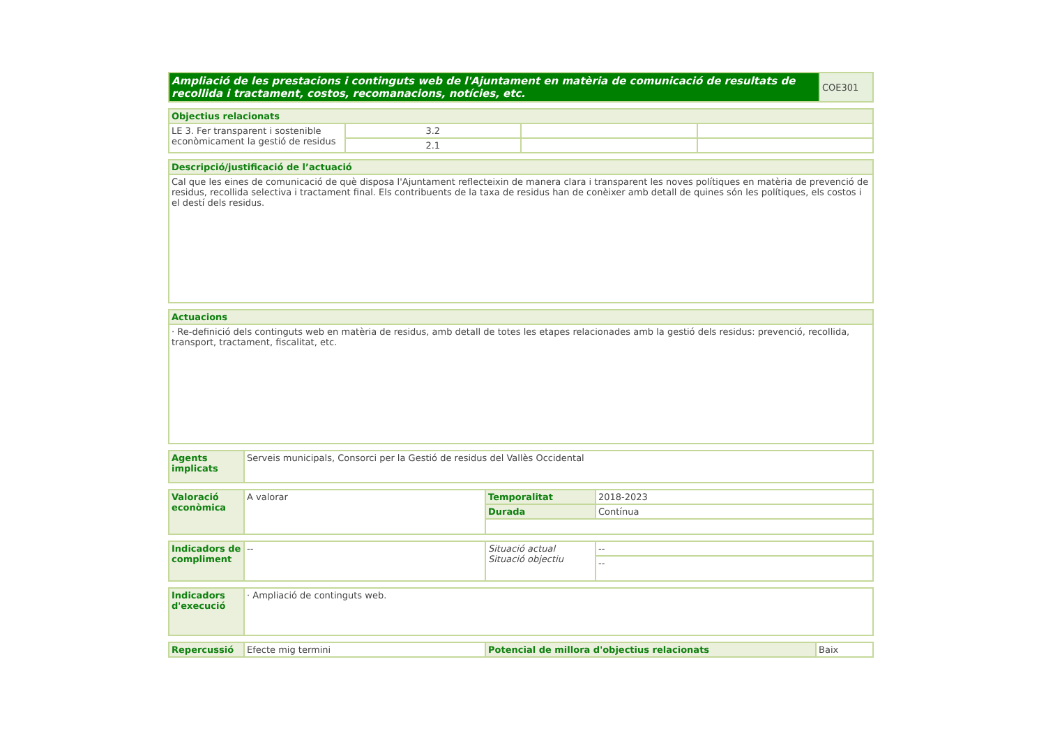| Ampliació de les prestacions i continguts web de l'Ajuntament en matèria de comunicació de resultats de recollida i tractament, costos, recomanacions, notícies, etc. | COE301 |
| Objectius relacionats | | | |
| --- | --- | --- | --- |
| LE 3. Fer transparent i sostenible econòmicament la gestió de residus | 3.2 | | |
| | 2.1 | | |
| Descripció/justificació de l’actuació |
| --- |
| Cal que les eines de comunicació de què disposa l'Ajuntament reflecteixin de manera clara i transparent les noves polítiques en matèria de prevenció de residus, recollida selectiva i tractament final. Els contribuents de la taxa de residus han de conèixer amb detall de quines són les polítiques, els costos i el destí dels residus. |
| Actuacions |
| --- |
| · Re-definició dels continguts web en matèria de residus, amb detall de totes les etapes relacionades amb la gestió dels residus: prevenció, recollida, transport, tractament, fiscalitat, etc. |
| Agents implicats | Serveis municipals, Consorci per la Gestió de residus del Vallès Occidental |
| Valoració econòmica | A valorar | Temporalitat | 2018-2023 |
| | | Durada | Contínua |
| Indicadors de compliment | -- | Situació actual Situació objectiu | -- |
| | | | -- |
| Indicadors d'execució | · Ampliació de continguts web. |
| Repercussió | Efecte mig termini | Potencial de millora d'objectius relacionats | Baix |